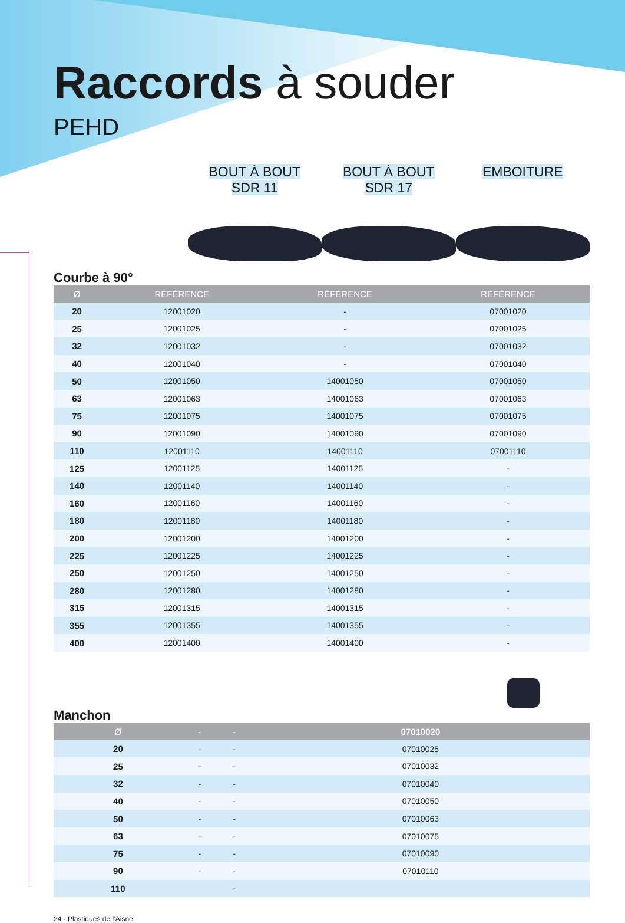Raccords à souder
PEHD
BOUT À BOUT
SDR 11
BOUT À BOUT
SDR 17
EMBOITURE
Courbe à 90°
| Ø | RÉFÉRENCE | RÉFÉRENCE | RÉFÉRENCE |
| --- | --- | --- | --- |
| 20 | 12001020 | - | 07001020 |
| 25 | 12001025 | - | 07001025 |
| 32 | 12001032 | - | 07001032 |
| 40 | 12001040 | - | 07001040 |
| 50 | 12001050 | 14001050 | 07001050 |
| 63 | 12001063 | 14001063 | 07001063 |
| 75 | 12001075 | 14001075 | 07001075 |
| 90 | 12001090 | 14001090 | 07001090 |
| 110 | 12001110 | 14001110 | 07001110 |
| 125 | 12001125 | 14001125 | - |
| 140 | 12001140 | 14001140 | - |
| 160 | 12001160 | 14001160 | - |
| 180 | 12001180 | 14001180 | - |
| 200 | 12001200 | 14001200 | - |
| 225 | 12001225 | 14001225 | - |
| 250 | 12001250 | 14001250 | - |
| 280 | 12001280 | 14001280 | - |
| 315 | 12001315 | 14001315 | - |
| 355 | 12001355 | 14001355 | - |
| 400 | 12001400 | 14001400 | - |
Manchon
| Ø | - | - | 07010020 |
| --- | --- | --- | --- |
| 20 | - | - | 07010025 |
| 25 | - | - | 07010032 |
| 32 | - | - | 07010040 |
| 40 | - | - | 07010050 |
| 50 | - | - | 07010063 |
| 63 | - | - | 07010075 |
| 75 | - | - | 07010090 |
| 90 | - | - | 07010110 |
| 110 | | - | |
24 - Plastiques de l’Aisne